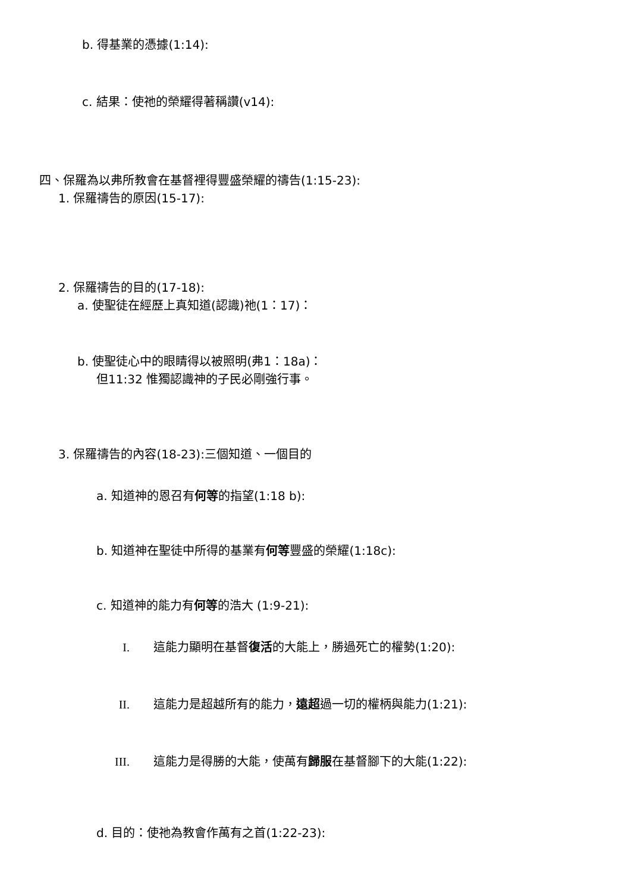b. 得基業的憑據(1:14):
c. 結果：使祂的榮耀得著稱讚(v14):
四、保羅為以弗所教會在基督裡得豐盛榮耀的禱告(1:15-23):
1. 保羅禱告的原因(15-17):
2. 保羅禱告的目的(17-18):
a. 使聖徒在經歷上真知道(認識)祂(1：17)：
b. 使聖徒心中的眼睛得以被照明(弗1：18a)：
但11:32 惟獨認識神的子民必剛強行事。
3. 保羅禱告的內容(18-23):三個知道、一個目的
a. 知道神的恩召有何等的指望(1:18 b):
b. 知道神在聖徒中所得的基業有何等豐盛的榮耀(1:18c):
c. 知道神的能力有何等的浩大 (1:9-21):
I. 這能力顯明在基督復活的大能上，勝過死亡的權勢(1:20):
II. 這能力是超越所有的能力，遠超過一切的權柄與能力(1:21):
III. 這能力是得勝的大能，使萬有歸服在基督腳下的大能(1:22):
d. 目的：使祂為教會作萬有之首(1:22-23):